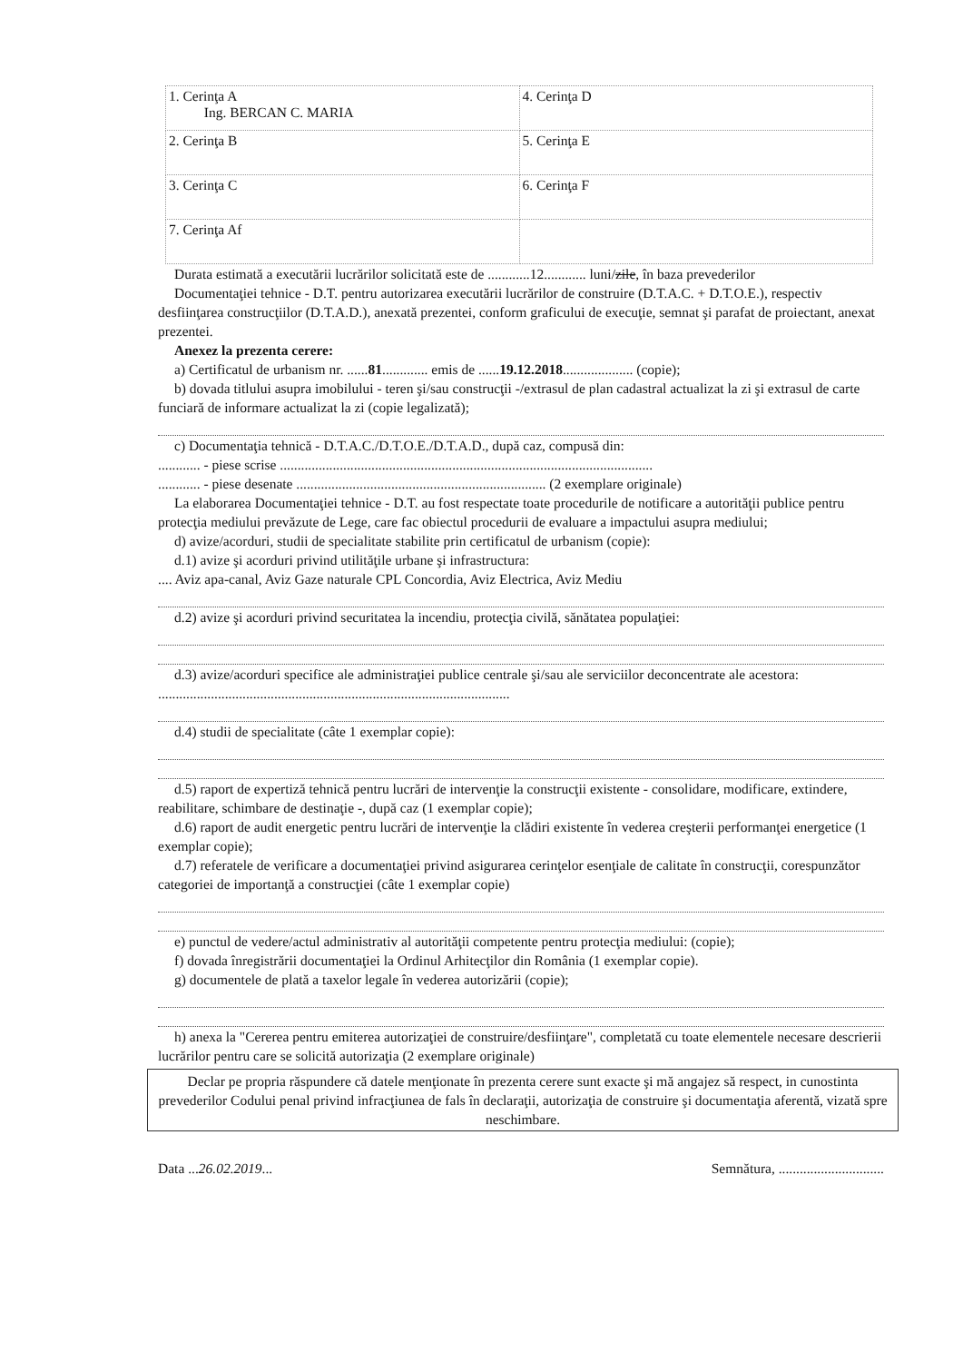| 1. Cerinţa A Ing. BERCAN C. MARIA | 4. Cerinţa D |
| 2. Cerinţa B | 5. Cerinţa E |
| 3. Cerinţa C | 6. Cerinţa F |
| 7. Cerinţa Af | |
Durata estimată a executării lucrărilor solicitată este de ............12............ luni/zile, în baza prevederilor
Documentaţiei tehnice - D.T. pentru autorizarea executării lucrărilor de construire (D.T.A.C. + D.T.O.E.), respectiv desfiinţarea construcţiilor (D.T.A.D.), anexată prezentei, conform graficului de execuţie, semnat şi parafat de proiectant, anexat prezentei.
Anexez la prezenta cerere:
a) Certificatul de urbanism nr. ......81............. emis de ......19.12.2018.................... (copie);
b) dovada titlului asupra imobilului - teren şi/sau construcţii -/extrasul de plan cadastral actualizat la zi şi extrasul de carte funciară de informare actualizat la zi (copie legalizată);
c) Documentaţia tehnică - D.T.A.C./D.T.O.E./D.T.A.D., după caz, compusă din:
............ - piese scrise ..........................................................................................................
............ - piese desenate ....................................................................... (2 exemplare originale)
La elaborarea Documentaţiei tehnice - D.T. au fost respectate toate procedurile de notificare a autorităţii publice pentru protecţia mediului prevăzute de Lege, care fac obiectul procedurii de evaluare a impactului asupra mediului;
d) avize/acorduri, studii de specialitate stabilite prin certificatul de urbanism (copie):
d.1) avize şi acorduri privind utilităţile urbane şi infrastructura:
.... Aviz apa-canal, Aviz Gaze naturale CPL Concordia, Aviz Electrica, Aviz Mediu
d.2) avize şi acorduri privind securitatea la incendiu, protecţia civilă, sănătatea populaţiei:
d.3) avize/acorduri specifice ale administraţiei publice centrale şi/sau ale serviciilor deconcentrate ale acestora: ....................................................................................................
d.4) studii de specialitate (câte 1 exemplar copie):
d.5) raport de expertiză tehnică pentru lucrări de intervenţie la construcţii existente - consolidare, modificare, extindere, reabilitare, schimbare de destinaţie -, după caz (1 exemplar copie);
d.6) raport de audit energetic pentru lucrări de intervenţie la clădiri existente în vederea creşterii performanţei energetice (1 exemplar copie);
d.7) referatele de verificare a documentaţiei privind asigurarea cerinţelor esenţiale de calitate în construcţii, corespunzător categoriei de importanţă a construcţiei (câte 1 exemplar copie)
e) punctul de vedere/actul administrativ al autorităţii competente pentru protecţia mediului: (copie);
f) dovada înregistrării documentaţiei la Ordinul Arhitecţilor din România (1 exemplar copie).
g) documentele de plată a taxelor legale în vederea autorizării (copie);
h) anexa la "Cererea pentru emiterea autorizaţiei de construire/desfiinţare", completată cu toate elementele necesare descrierii lucrărilor pentru care se solicită autorizaţia (2 exemplare originale)
Declar pe propria răspundere că datele menţionate în prezenta cerere sunt exacte şi mă angajez să respect, in cunostinta prevederilor Codului penal privind infracţiunea de fals în declaraţii, autorizaţia de construire şi documentaţia aferentă, vizată spre neschimbare.
Data ...26.02.2019... Semnătura, ..............................